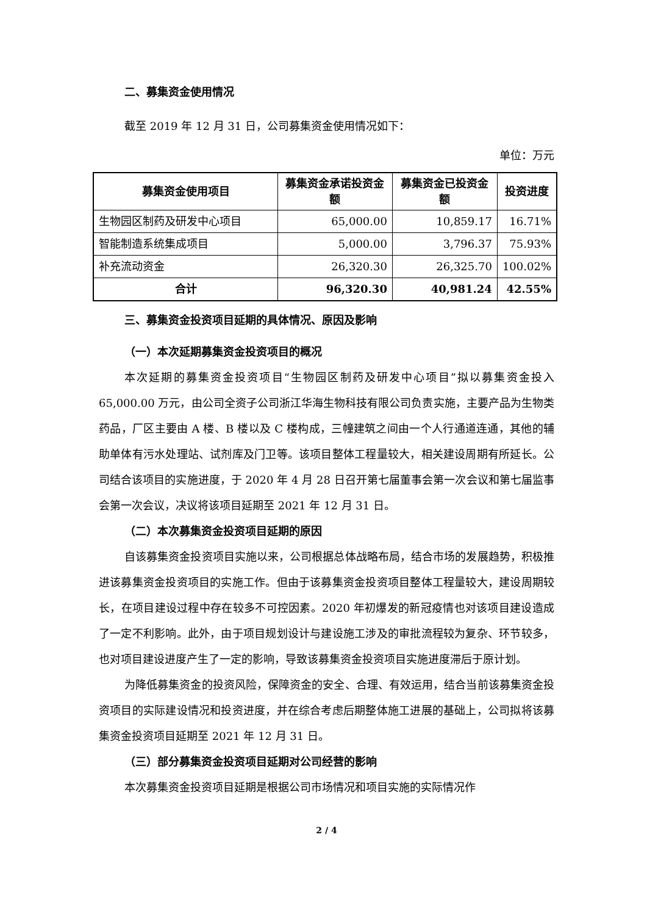二、募集资金使用情况
截至 2019 年 12 月 31 日，公司募集资金使用情况如下：
单位：万元
| 募集资金使用项目 | 募集资金承诺投资金额 | 募集资金已投资金额 | 投资进度 |
| --- | --- | --- | --- |
| 生物园区制药及研发中心项目 | 65,000.00 | 10,859.17 | 16.71% |
| 智能制造系统集成项目 | 5,000.00 | 3,796.37 | 75.93% |
| 补充流动资金 | 26,320.30 | 26,325.70 | 100.02% |
| 合计 | 96,320.30 | 40,981.24 | 42.55% |
三、募集资金投资项目延期的具体情况、原因及影响
（一）本次延期募集资金投资项目的概况
本次延期的募集资金投资项目“生物园区制药及研发中心项目”拟以募集资金投入 65,000.00 万元，由公司全资子公司浙江华海生物科技有限公司负责实施，主要产品为生物类药品，厂区主要由 A 楼、B 楼以及 C 楼构成，三幢建筑之间由一个人行通道连通，其他的辅助单体有污水处理站、试剂库及门卫等。该项目整体工程量较大，相关建设周期有所延长。公司结合该项目的实施进度，于 2020 年 4 月 28 日召开第七届董事会第一次会议和第七届监事会第一次会议，决议将该项目延期至 2021 年 12 月 31 日。
（二）本次募集资金投资项目延期的原因
自该募集资金投资项目实施以来，公司根据总体战略布局，结合市场的发展趋势，积极推进该募集资金投资项目的实施工作。但由于该募集资金投资项目整体工程量较大，建设周期较长，在项目建设过程中存在较多不可控因素。2020 年初爆发的新冠疫情也对该项目建设造成了一定不利影响。此外，由于项目规划设计与建设施工涉及的审批流程较为复杂、环节较多，也对项目建设进度产生了一定的影响，导致该募集资金投资项目实施进度滞后于原计划。
为降低募集资金的投资风险，保障资金的安全、合理、有效运用，结合当前该募集资金投资项目的实际建设情况和投资进度，并在综合考虑后期整体施工进展的基础上，公司拟将该募集资金投资项目延期至 2021 年 12 月 31 日。
（三）部分募集资金投资项目延期对公司经营的影响
本次募集资金投资项目延期是根据公司市场情况和项目实施的实际情况作
2 / 4